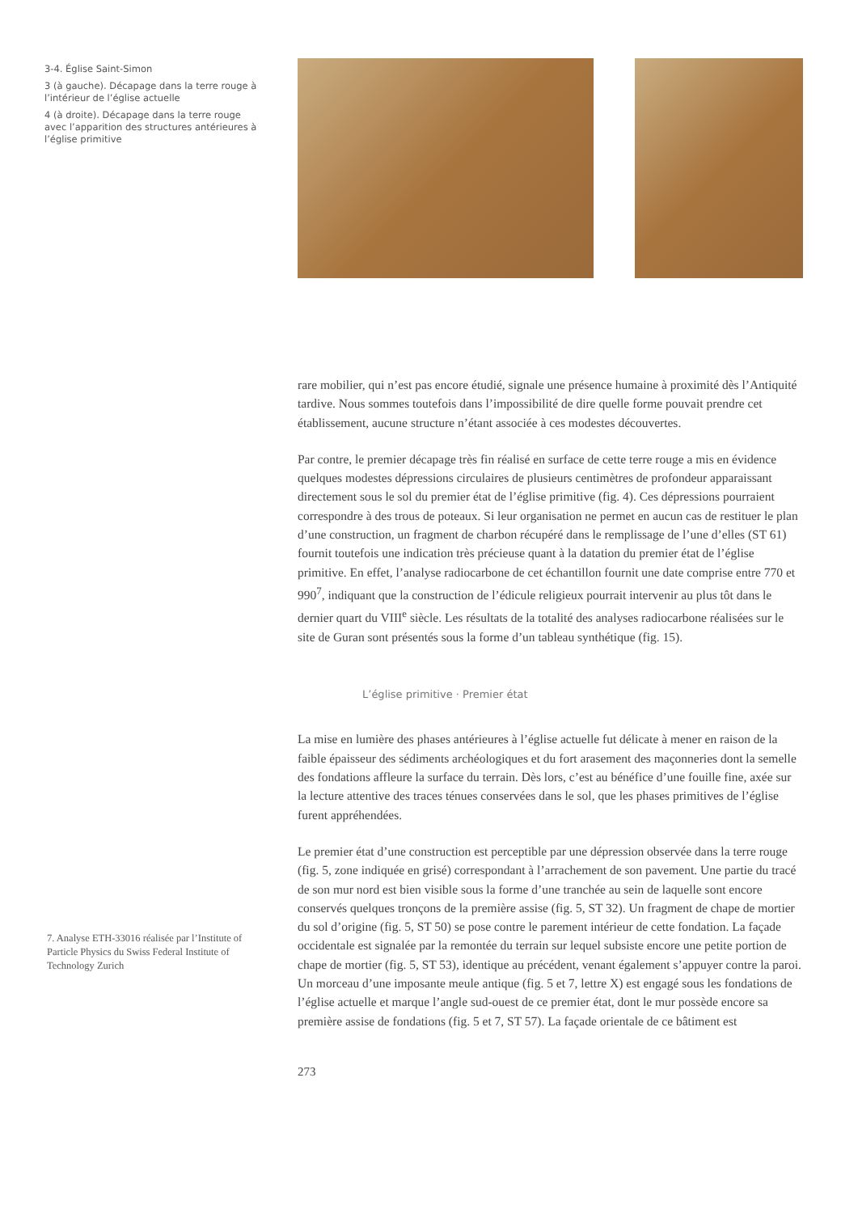3-4. Église Saint-Simon
3 (à gauche). Décapage dans la terre rouge à l’intérieur de l’église actuelle
4 (à droite). Décapage dans la terre rouge avec l’apparition des structures antérieures à l’église primitive
rare mobilier, qui n’est pas encore étudié, signale une présence humaine à proximité dès l’Antiquité tardive. Nous sommes toutefois dans l’impossibilité de dire quelle forme pouvait prendre cet établissement, aucune structure n’étant associée à ces modestes découvertes.
Par contre, le premier décapage très fin réalisé en surface de cette terre rouge a mis en évidence quelques modestes dépressions circulaires de plusieurs centimètres de profondeur apparaissant directement sous le sol du premier état de l’église primitive (fig. 4). Ces dépressions pourraient correspondre à des trous de poteaux. Si leur organisation ne permet en aucun cas de restituer le plan d’une construction, un fragment de charbon récupéré dans le remplissage de l’une d’elles (ST 61) fournit toutefois une indication très précieuse quant à la datation du premier état de l’église primitive. En effet, l’analyse radiocarbone de cet échantillon fournit une date comprise entre 770 et 990<sup>7</sup>, indiquant que la construction de l’édicule religieux pourrait intervenir au plus tôt dans le dernier quart du VIII<sup>e</sup> siècle. Les résultats de la totalité des analyses radiocarbone réalisées sur le site de Guran sont présentés sous la forme d’un tableau synthétique (fig. 15).
L’église primitive · Premier état
La mise en lumière des phases antérieures à l’église actuelle fut délicate à mener en raison de la faible épaisseur des sédiments archéologiques et du fort arasement des maçonneries dont la semelle des fondations affleure la surface du terrain. Dès lors, c’est au bénéfice d’une fouille fine, axée sur la lecture attentive des traces ténues conservées dans le sol, que les phases primitives de l’église furent appréhendées.
Le premier état d’une construction est perceptible par une dépression observée dans la terre rouge (fig. 5, zone indiquée en grisé) correspondant à l’arrachement de son pavement. Une partie du tracé de son mur nord est bien visible sous la forme d’une tranchée au sein de laquelle sont encore conservés quelques tronçons de la première assise (fig. 5, ST 32). Un fragment de chape de mortier du sol d’origine (fig. 5, ST 50) se pose contre le parement intérieur de cette fondation. La façade occidentale est signalée par la remontée du terrain sur lequel subsiste encore une petite portion de chape de mortier (fig. 5, ST 53), identique au précédent, venant également s’appuyer contre la paroi. Un morceau d’une imposante meule antique (fig. 5 et 7, lettre X) est engagé sous les fondations de l’église actuelle et marque l’angle sud-ouest de ce premier état, dont le mur possède encore sa première assise de fondations (fig. 5 et 7, ST 57). La façade orientale de ce bâtiment est
273
7. Analyse ETH-33016 réalisée par l’Institute of Particle Physics du Swiss Federal Institute of Technology Zurich